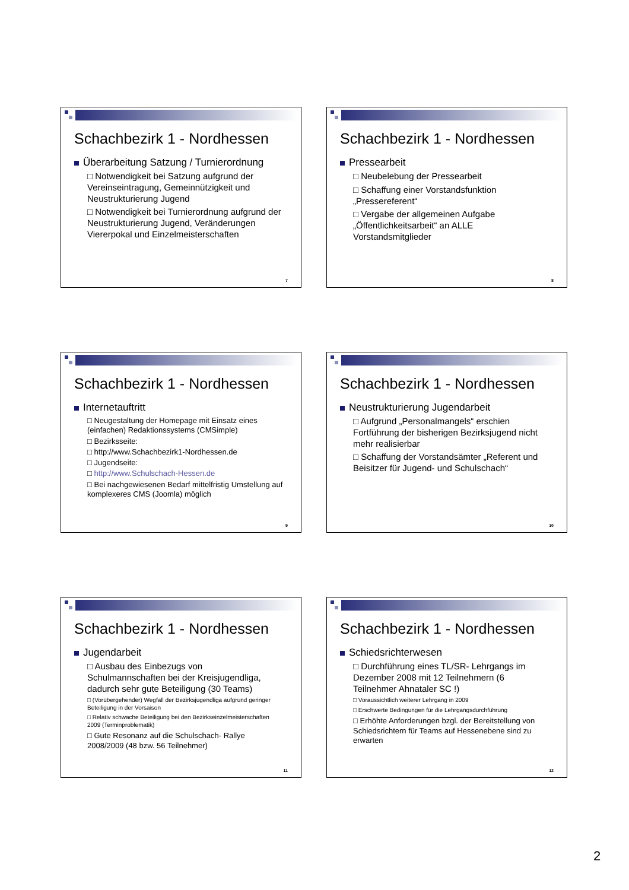Schachbezirk 1 - Nordhessen
Überarbeitung Satzung / Turnierordnung
□ Notwendigkeit bei Satzung aufgrund der Vereinseintragung, Gemeinnützigkeit und Neustrukturierung Jugend
□ Notwendigkeit bei Turnierordnung aufgrund der Neustrukturierung Jugend, Veränderungen Viererpokal und Einzelmeisterschaften
7
Schachbezirk 1 - Nordhessen
Pressearbeit
□ Neubelebung der Pressearbeit
□ Schaffung einer Vorstandsfunktion „Pressereferent“
□ Vergabe der allgemeinen Aufgabe „Öffentlichkeitsarbeit“ an ALLE Vorstandsmitglieder
8
Schachbezirk 1 - Nordhessen
Internetauftritt
□ Neugestaltung der Homepage mit Einsatz eines (einfachen) Redaktionssystems (CMSimple)
□ Bezirksseite:
□ http://www.Schachbezirk1-Nordhessen.de
□ Jugendseite:
□ http://www.Schulschach-Hessen.de
□ Bei nachgewiesenen Bedarf mittelfristig Umstellung auf komplexeres CMS (Joomla) möglich
9
Schachbezirk 1 - Nordhessen
Neustrukturierung Jugendarbeit
□ Aufgrund „Personalmangels“ erschien Fortführung der bisherigen Bezirksjugend nicht mehr realisierbar
□ Schaffung der Vorstandsämter „Referent und Beisitzer für Jugend- und Schulschach“
10
Schachbezirk 1 - Nordhessen
Jugendarbeit
□ Ausbau des Einbezugs von Schulmannschaften bei der Kreisjugendliga, dadurch sehr gute Beteiligung (30 Teams)
□ (Vorübergehender) Wegfall der Bezirksjugendliga aufgrund geringer Beteiligung in der Vorsaison
□ Relativ schwache Beteiligung bei den Bezirkseinzelmeisterschaften 2009 (Terminproblematik)
□ Gute Resonanz auf die Schulschach- Rallye 2008/2009 (48 bzw. 56 Teilnehmer)
11
Schachbezirk 1 - Nordhessen
Schiedsrichterwesen
□ Durchführung eines TL/SR- Lehrgangs im Dezember 2008 mit 12 Teilnehmern (6 Teilnehmer Ahnataler SC !)
□ Voraussichtlich weiterer Lehrgang in 2009
□ Erschwerte Bedingungen für die Lehrgangsdurchführung
□ Erhöhte Anforderungen bzgl. der Bereitstellung von Schiedsrichtern für Teams auf Hessenebene sind zu erwarten
12
2